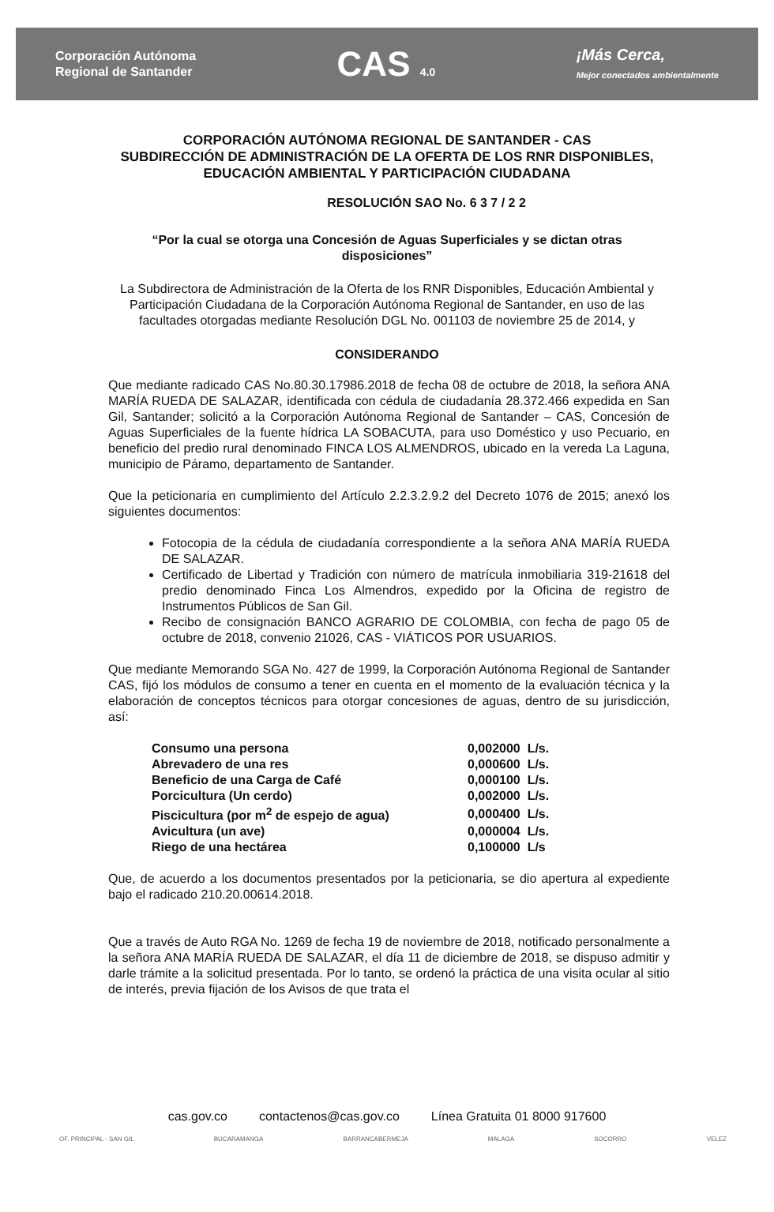Corporación Autónoma
Regional de Santander
CAS 4.0
¡Más Cerca,
Mejor conectados ambientalmente
CORPORACIÓN AUTÓNOMA REGIONAL DE SANTANDER - CAS
SUBDIRECCIÓN DE ADMINISTRACIÓN DE LA OFERTA DE LOS RNR DISPONIBLES,
EDUCACIÓN AMBIENTAL Y PARTICIPACIÓN CIUDADANA
RESOLUCIÓN SAO No. 6 3 7 / 2 2
“Por la cual se otorga una Concesión de Aguas Superficiales y se dictan otras disposiciones”
La Subdirectora de Administración de la Oferta de los RNR Disponibles, Educación Ambiental y Participación Ciudadana de la Corporación Autónoma Regional de Santander, en uso de las facultades otorgadas mediante Resolución DGL No. 001103 de noviembre 25 de 2014, y
CONSIDERANDO
Que mediante radicado CAS No.80.30.17986.2018 de fecha 08 de octubre de 2018, la señora ANA MARÍA RUEDA DE SALAZAR, identificada con cédula de ciudadanía 28.372.466 expedida en San Gil, Santander; solicitó a la Corporación Autónoma Regional de Santander – CAS, Concesión de Aguas Superficiales de la fuente hídrica LA SOBACUTA, para uso Doméstico y uso Pecuario, en beneficio del predio rural denominado FINCA LOS ALMENDROS, ubicado en la vereda La Laguna, municipio de Páramo, departamento de Santander.
Que la peticionaria en cumplimiento del Artículo 2.2.3.2.9.2 del Decreto 1076 de 2015; anexó los siguientes documentos:
Fotocopia de la cédula de ciudadanía correspondiente a la señora ANA MARÍA RUEDA DE SALAZAR.
Certificado de Libertad y Tradición con número de matrícula inmobiliaria 319-21618 del predio denominado Finca Los Almendros, expedido por la Oficina de registro de Instrumentos Públicos de San Gil.
Recibo de consignación BANCO AGRARIO DE COLOMBIA, con fecha de pago 05 de octubre de 2018, convenio 21026, CAS - VIÁTICOS POR USUARIOS.
Que mediante Memorando SGA No. 427 de 1999, la Corporación Autónoma Regional de Santander CAS, fijó los módulos de consumo a tener en cuenta en el momento de la evaluación técnica y la elaboración de conceptos técnicos para otorgar concesiones de aguas, dentro de su jurisdicción, así:
| Consumo una persona | 0,002000 L/s. |
| Abrevadero de una res | 0,000600 L/s. |
| Beneficio de una Carga de Café | 0,000100 L/s. |
| Porcicultura (Un cerdo) | 0,002000 L/s. |
| Piscicultura (por m<sup>2</sup> de espejo de agua) | 0,000400 L/s. |
| Avicultura (un ave) | 0,000004 L/s. |
| Riego de una hectárea | 0,100000 L/s |
Que, de acuerdo a los documentos presentados por la peticionaria, se dio apertura al expediente bajo el radicado 210.20.00614.2018.
Que a través de Auto RGA No. 1269 de fecha 19 de noviembre de 2018, notificado personalmente a la señora ANA MARÍA RUEDA DE SALAZAR, el día 11 de diciembre de 2018, se dispuso admitir y darle trámite a la solicitud presentada. Por lo tanto, se ordenó la práctica de una visita ocular al sitio de interés, previa fijación de los Avisos de que trata el
cas.gov.co contactenos@cas.gov.co Línea Gratuita 01 8000 917600
OF. PRINCIPAL - SAN GIL BUCARAMANGA BARRANCABERMEJA MALAGA SOCORRO VELEZ